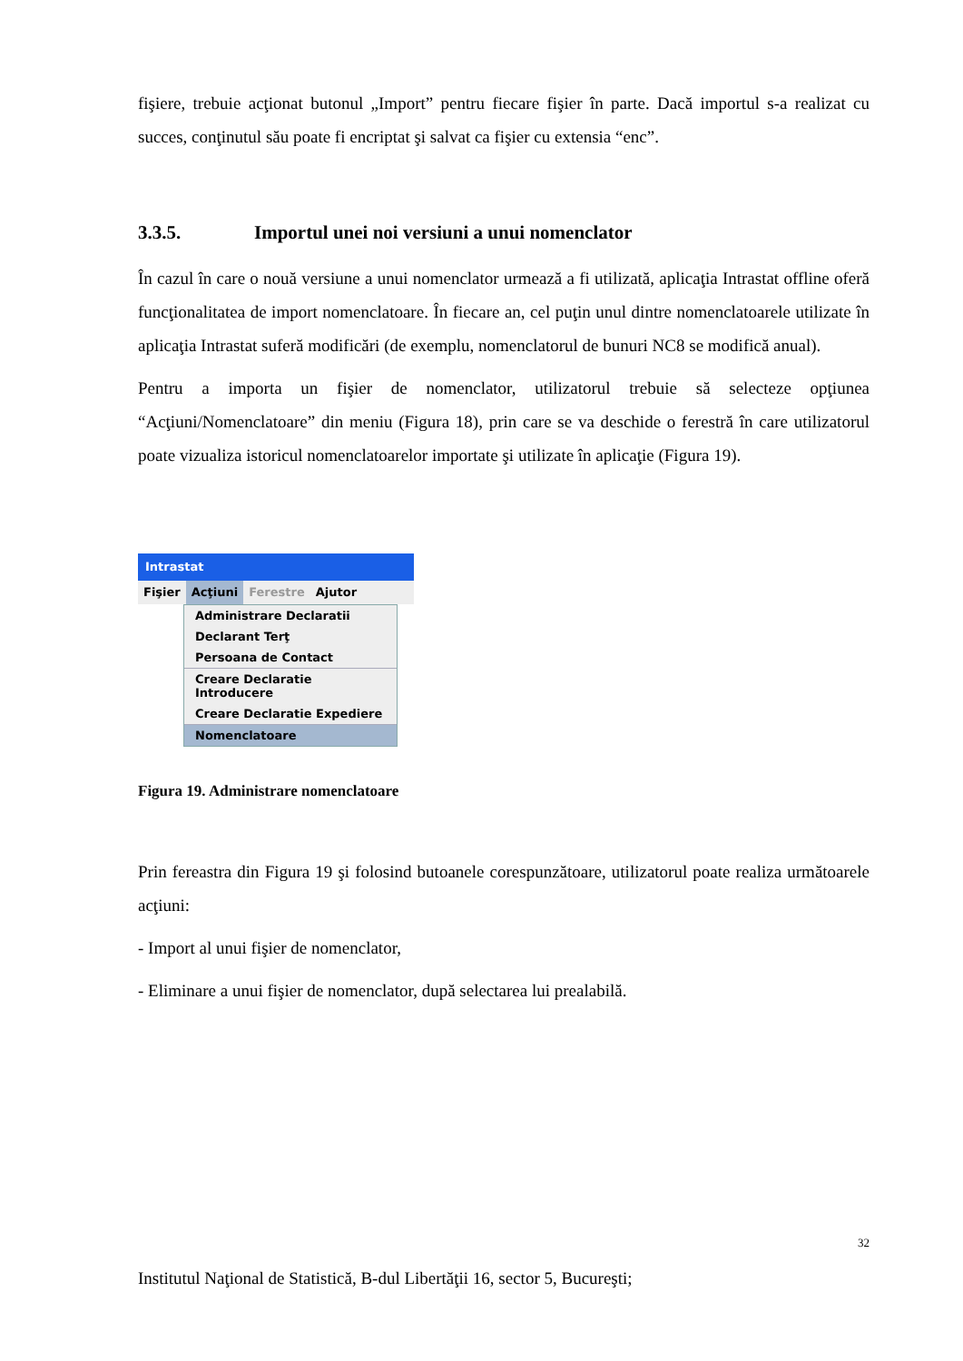fişiere, trebuie acţionat butonul „Import” pentru fiecare fişier în parte. Dacă importul s-a realizat cu succes, conţinutul său poate fi encriptat şi salvat ca fişier cu extensia “enc”.
3.3.5. Importul unei noi versiuni a unui nomenclator
În cazul în care o nouă versiune a unui nomenclator urmează a fi utilizată, aplicaţia Intrastat offline oferă funcţionalitatea de import nomenclatoare. În fiecare an, cel puţin unul dintre nomenclatoarele utilizate în aplicaţia Intrastat suferă modificări (de exemplu, nomenclatorul de bunuri NC8 se modifică anual).
Pentru a importa un fişier de nomenclator, utilizatorul trebuie să selecteze opţiunea “Acţiuni/Nomenclatoare” din meniu (Figura 18), prin care se va deschide o ferestră în care utilizatorul poate vizualiza istoricul nomenclatoarelor importate şi utilizate în aplicaţie (Figura 19).
Intrastat
Fişier Acţiuni Ferestre Ajutor
Administrare Declaratii
Declarant Terţ
Persoana de Contact
Creare Declaratie Introducere
Creare Declaratie Expediere
Nomenclatoare
Figura 19. Administrare nomenclatoare
Prin fereastra din Figura 19 şi folosind butoanele corespunzătoare, utilizatorul poate realiza următoarele acţiuni:
- Import al unui fişier de nomenclator,
- Eliminare a unui fişier de nomenclator, după selectarea lui prealabilă.
32
Institutul Naţional de Statistică, B-dul Libertăţii 16, sector 5, Bucureşti;